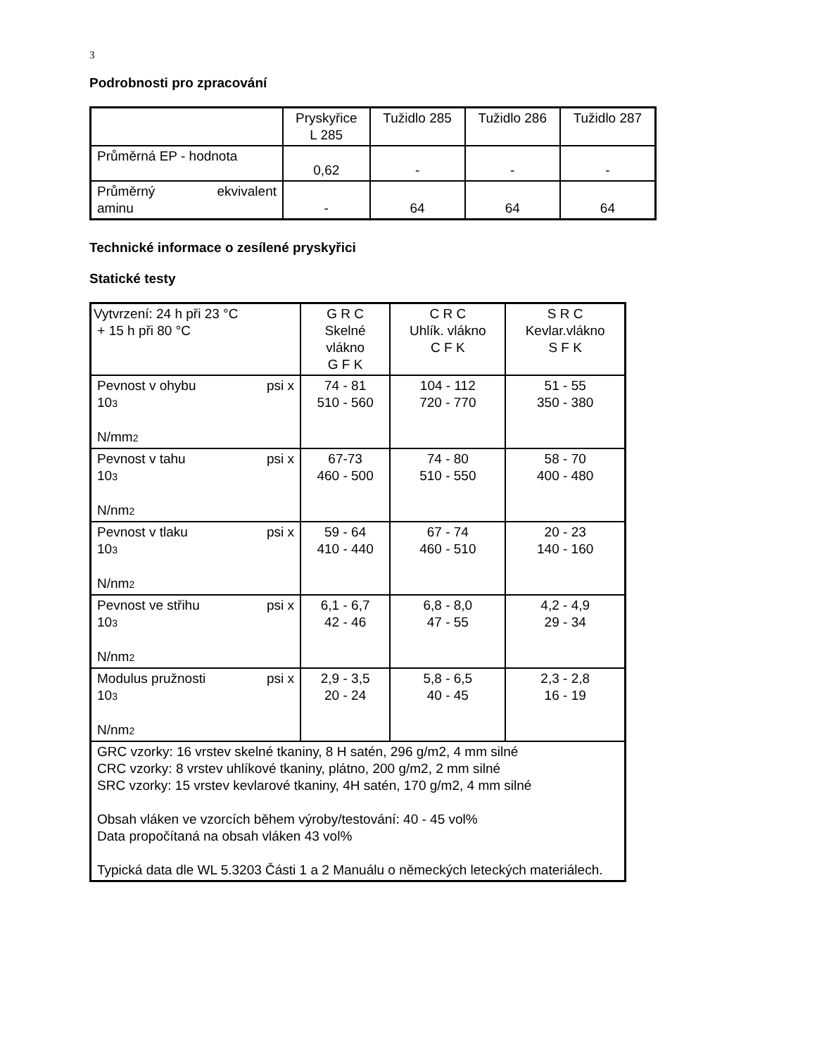3
Podrobnosti pro zpracování
| | Pryskyřice L 285 | Tužidlo 285 | Tužidlo 286 | Tužidlo 287 |
| Průměrná EP - hodnota | 0,62 | - | - | - |
| Průměrný ekvivalent aminu | - | 64 | 64 | 64 |
Technické informace o zesílené pryskyřici
Statické testy
| Vytvrzení: 24 h při 23 °C + 15 h při 80 °C | G R C Skelné vlákno G F K | C R C Uhlík. vlákno C F K | S R C Kevlar.vlákno S F K |
| Pevnost v ohybu psi x 10<sup>3</sup> N/mm<sup>2</sup> | 74 - 81 510 - 560 | 104 - 112 720 - 770 | 51 - 55 350 - 380 |
| Pevnost v tahu psi x 10<sup>3</sup> N/nm<sup>2</sup> | 67-73 460 - 500 | 74 - 80 510 - 550 | 58 - 70 400 - 480 |
| Pevnost v tlaku psi x 10<sup>3</sup> N/nm<sup>2</sup> | 59 - 64 410 - 440 | 67 - 74 460 - 510 | 20 - 23 140 - 160 |
| Pevnost ve střihu psi x 10<sup>3</sup> N/nm<sup>2</sup> | 6,1 - 6,7 42 - 46 | 6,8 - 8,0 47 - 55 | 4,2 - 4,9 29 - 34 |
| Modulus pružnosti psi x 10<sup>3</sup> N/nm<sup>2</sup> | 2,9 - 3,5 20 - 24 | 5,8 - 6,5 40 - 45 | 2,3 - 2,8 16 - 19 |
| GRC vzorky: 16 vrstev skelné tkaniny, 8 H satén, 296 g/m2, 4 mm silné CRC vzorky: 8 vrstev uhlíkové tkaniny, plátno, 200 g/m2, 2 mm silné SRC vzorky: 15 vrstev kevlarové tkaniny, 4H satén, 170 g/m2, 4 mm silné Obsah vláken ve vzorcích během výroby/testování: 40 - 45 vol% Data propočítaná na obsah vláken 43 vol% Typická data dle WL 5.3203 Části 1 a 2 Manuálu o německých leteckých materiálech. | | | |